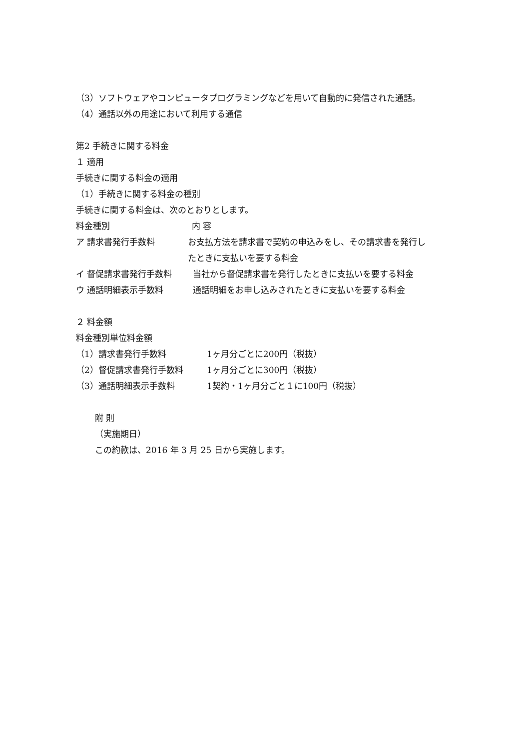（3）ソフトウェアやコンピュータプログラミングなどを用いて自動的に発信された通話。
（4）通話以外の用途において利用する通信
第2 手続きに関する料金
１ 適用
手続きに関する料金の適用
（1）手続きに関する料金の種別
手続きに関する料金は、次のとおりとします。
料金種別 内 容
ア 請求書発行手数料 お支払方法を請求書で契約の申込みをし、その請求書を発行し
たときに支払いを要する料金
イ 督促請求書発行手数料 当社から督促請求書を発行したときに支払いを要する料金
ウ 通話明細表示手数料 通話明細をお申し込みされたときに支払いを要する料金
２ 料金額
料金種別単位料金額
（1）請求書発行手数料 1ヶ月分ごとに200円（税抜）
（2）督促請求書発行手数料 1ヶ月分ごとに300円（税抜）
（3）通話明細表示手数料 1契約・1ヶ月分ごと１に100円（税抜）
附 則
（実施期日）
この約款は、2016 年 3 月 25 日から実施します。